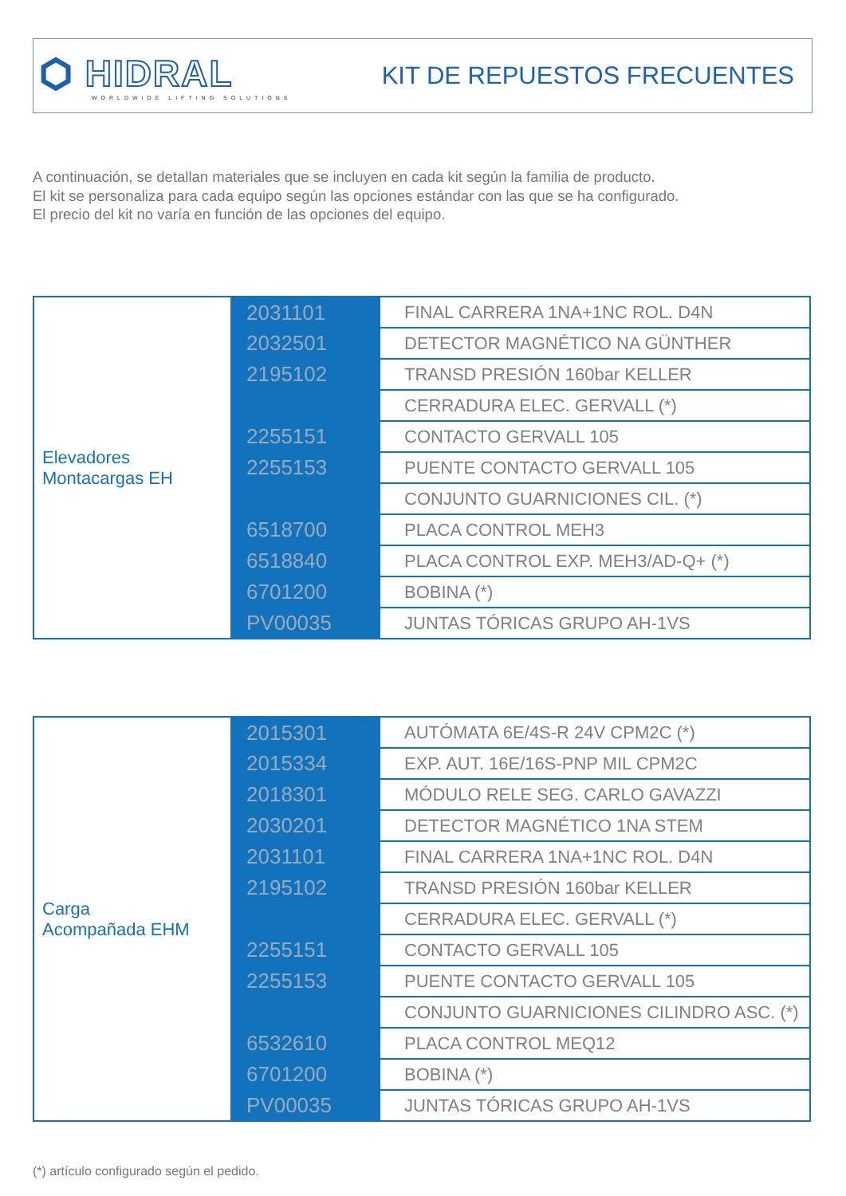⬡ HIDRAL
WORLDWIDE LIFTING SOLUTIONS
KIT DE REPUESTOS FRECUENTES
A continuación, se detallan materiales que se incluyen en cada kit según la familia de producto.
El kit se personaliza para cada equipo según las opciones estándar con las que se ha configurado.
El precio del kit no varía en función de las opciones del equipo.
| Elevadores Montacargas EH | 2031101 | FINAL CARRERA 1NA+1NC ROL. D4N |
| | 2032501 | DETECTOR MAGNÉTICO NA GÜNTHER |
| | 2195102 | TRANSD PRESIÓN 160bar KELLER |
| | | CERRADURA ELEC. GERVALL (*) |
| | 2255151 | CONTACTO GERVALL 105 |
| | 2255153 | PUENTE CONTACTO GERVALL 105 |
| | | CONJUNTO GUARNICIONES CIL. (*) |
| | 6518700 | PLACA CONTROL MEH3 |
| | 6518840 | PLACA CONTROL EXP. MEH3/AD-Q+ (*) |
| | 6701200 | BOBINA (*) |
| | PV00035 | JUNTAS TÓRICAS GRUPO AH-1VS |
| Carga Acompañada EHM | 2015301 | AUTÓMATA 6E/4S-R 24V CPM2C (*) |
| | 2015334 | EXP. AUT. 16E/16S-PNP MIL CPM2C |
| | 2018301 | MÓDULO RELE SEG. CARLO GAVAZZI |
| | 2030201 | DETECTOR MAGNÉTICO 1NA STEM |
| | 2031101 | FINAL CARRERA 1NA+1NC ROL. D4N |
| | 2195102 | TRANSD PRESIÓN 160bar KELLER |
| | | CERRADURA ELEC. GERVALL (*) |
| | 2255151 | CONTACTO GERVALL 105 |
| | 2255153 | PUENTE CONTACTO GERVALL 105 |
| | | CONJUNTO GUARNICIONES CILINDRO ASC. (*) |
| | 6532610 | PLACA CONTROL MEQ12 |
| | 6701200 | BOBINA (*) |
| | PV00035 | JUNTAS TÓRICAS GRUPO AH-1VS |
(*) artículo configurado según el pedido.